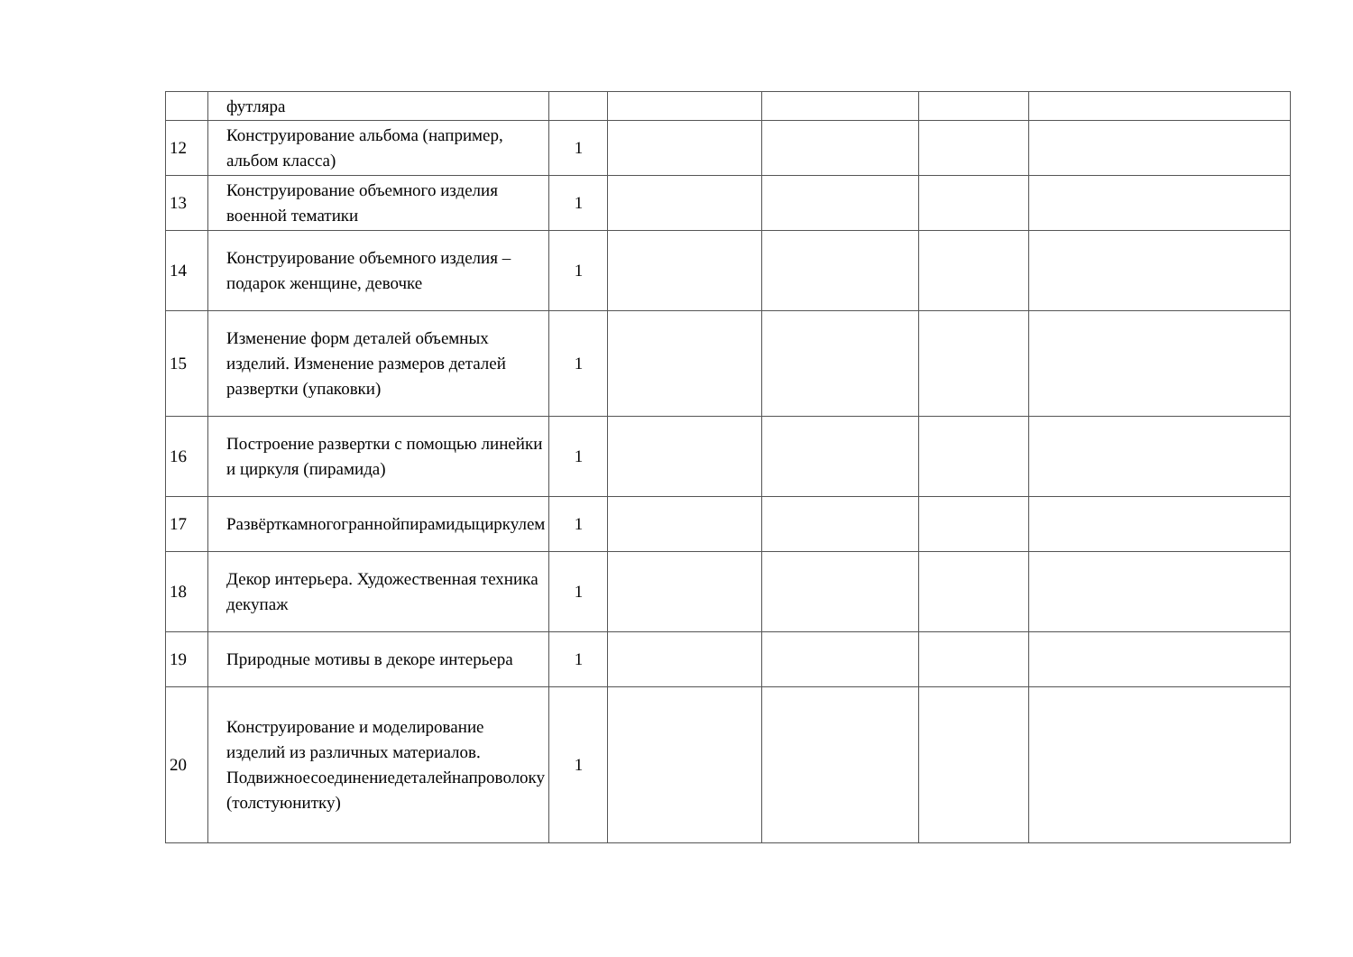| | футляра | | | | | |
| 12 | Конструирование альбома (например, альбом класса) | 1 | | | | |
| 13 | Конструирование объемного изделия военной тематики | 1 | | | | |
| 14 | Конструирование объемного изделия – подарок женщине, девочке | 1 | | | | |
| 15 | Изменение форм деталей объемных изделий. Изменение размеров деталей развертки (упаковки) | 1 | | | | |
| 16 | Построение развертки с помощью линейки и циркуля (пирамида) | 1 | | | | |
| 17 | Развёрткамногограннойпирамидыциркулем | 1 | | | | |
| 18 | Декор интерьера. Художественная техника декупаж | 1 | | | | |
| 19 | Природные мотивы в декоре интерьера | 1 | | | | |
| 20 | Конструирование и моделирование изделий из различных материалов. Подвижноесоединениедеталейнапроволоку (толстуюнитку) | 1 | | | | |